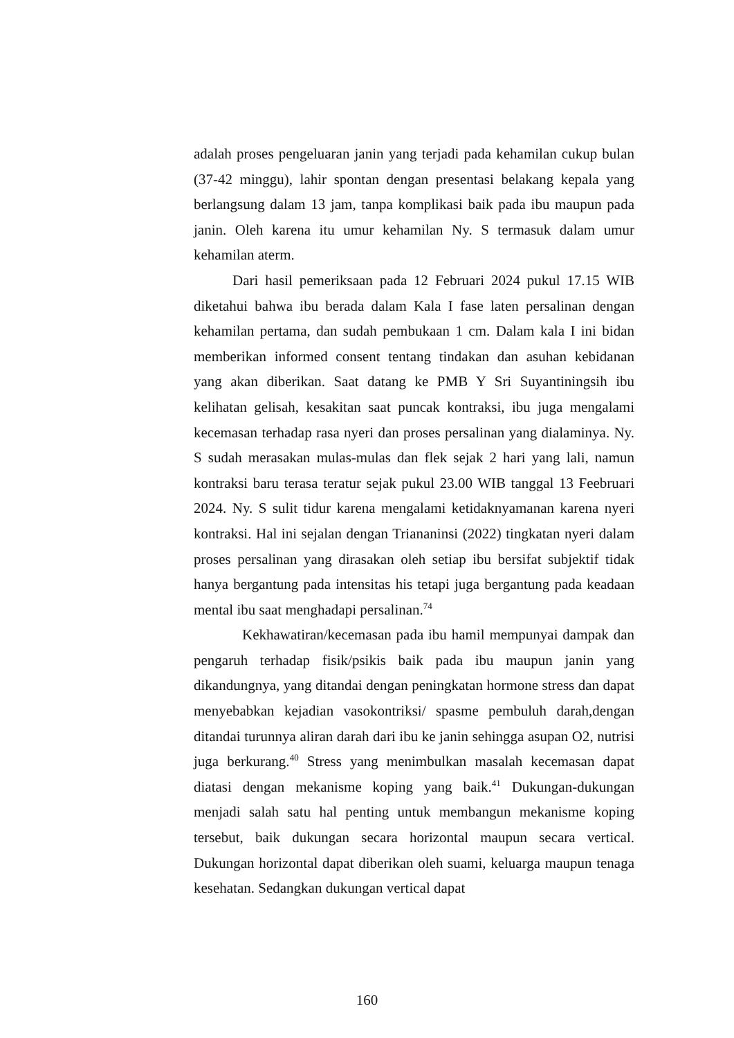adalah proses pengeluaran janin yang terjadi pada kehamilan cukup bulan (37-42 minggu), lahir spontan dengan presentasi belakang kepala yang berlangsung dalam 13 jam, tanpa komplikasi baik pada ibu maupun pada janin. Oleh karena itu umur kehamilan Ny. S termasuk dalam umur kehamilan aterm.
Dari hasil pemeriksaan pada 12 Februari 2024 pukul 17.15 WIB diketahui bahwa ibu berada dalam Kala I fase laten persalinan dengan kehamilan pertama, dan sudah pembukaan 1 cm. Dalam kala I ini bidan memberikan informed consent tentang tindakan dan asuhan kebidanan yang akan diberikan. Saat datang ke PMB Y Sri Suyantiningsih ibu kelihatan gelisah, kesakitan saat puncak kontraksi, ibu juga mengalami kecemasan terhadap rasa nyeri dan proses persalinan yang dialaminya. Ny. S sudah merasakan mulas-mulas dan flek sejak 2 hari yang lali, namun kontraksi baru terasa teratur sejak pukul 23.00 WIB tanggal 13 Feebruari 2024. Ny. S sulit tidur karena mengalami ketidaknyamanan karena nyeri kontraksi. Hal ini sejalan dengan Triananinsi (2022) tingkatan nyeri dalam proses persalinan yang dirasakan oleh setiap ibu bersifat subjektif tidak hanya bergantung pada intensitas his tetapi juga bergantung pada keadaan mental ibu saat menghadapi persalinan.<sup>74</sup>
Kekhawatiran/kecemasan pada ibu hamil mempunyai dampak dan pengaruh terhadap fisik/psikis baik pada ibu maupun janin yang dikandungnya, yang ditandai dengan peningkatan hormone stress dan dapat menyebabkan kejadian vasokontriksi/ spasme pembuluh darah,dengan ditandai turunnya aliran darah dari ibu ke janin sehingga asupan O2, nutrisi juga berkurang.<sup>40</sup> Stress yang menimbulkan masalah kecemasan dapat diatasi dengan mekanisme koping yang baik.<sup>41</sup> Dukungan-dukungan menjadi salah satu hal penting untuk membangun mekanisme koping tersebut, baik dukungan secara horizontal maupun secara vertical. Dukungan horizontal dapat diberikan oleh suami, keluarga maupun tenaga kesehatan. Sedangkan dukungan vertical dapat
160